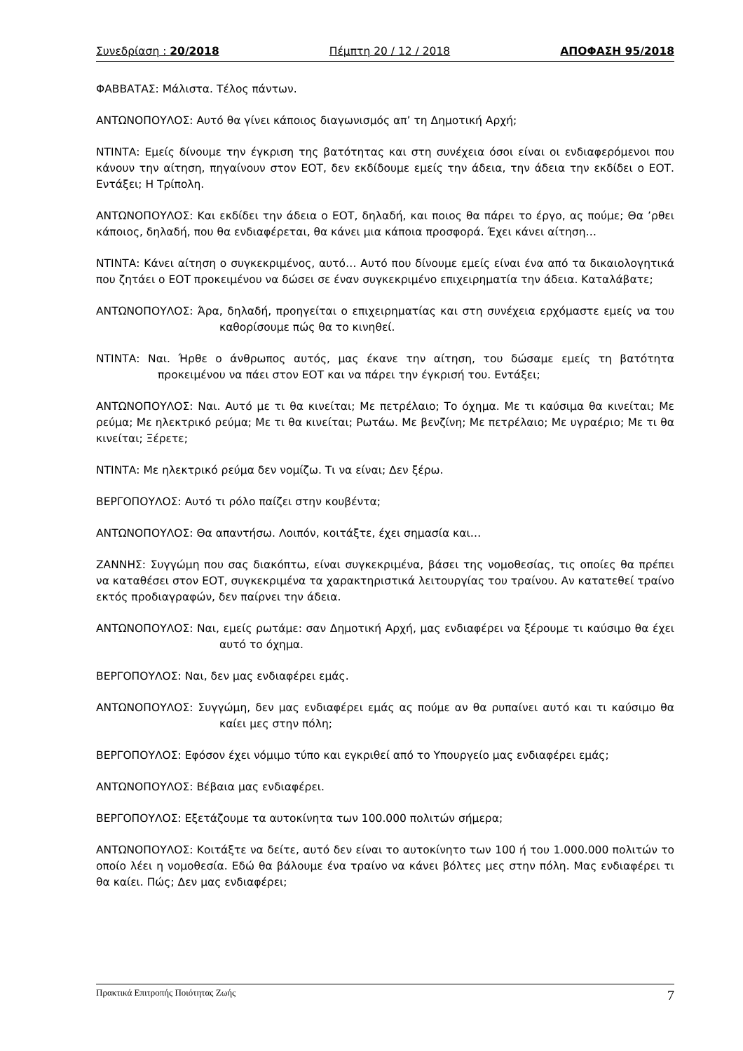Συνεδρίαση : 20/2018 Πέμπτη 20 / 12 / 2018 ΑΠΟΦΑΣΗ 95/2018
ΦΑΒΒΑΤΑΣ: Μάλιστα. Τέλος πάντων.
ΑΝΤΩΝΟΠΟΥΛΟΣ: Αυτό θα γίνει κάποιος διαγωνισμός απ’ τη Δημοτική Αρχή;
ΝΤΙΝΤΑ: Εμείς δίνουμε την έγκριση της βατότητας και στη συνέχεια όσοι είναι οι ενδιαφερόμενοι που κάνουν την αίτηση, πηγαίνουν στον ΕΟΤ, δεν εκδίδουμε εμείς την άδεια, την άδεια την εκδίδει ο ΕΟΤ. Εντάξει; Η Τρίπολη.
ΑΝΤΩΝΟΠΟΥΛΟΣ: Και εκδίδει την άδεια ο ΕΟΤ, δηλαδή, και ποιος θα πάρει το έργο, ας πούμε; Θα ’ρθει κάποιος, δηλαδή, που θα ενδιαφέρεται, θα κάνει μια κάποια προσφορά. Έχει κάνει αίτηση…
ΝΤΙΝΤΑ: Κάνει αίτηση ο συγκεκριμένος, αυτό… Αυτό που δίνουμε εμείς είναι ένα από τα δικαιολογητικά που ζητάει ο ΕΟΤ προκειμένου να δώσει σε έναν συγκεκριμένο επιχειρηματία την άδεια. Καταλάβατε;
ΑΝΤΩΝΟΠΟΥΛΟΣ: Άρα, δηλαδή, προηγείται ο επιχειρηματίας και στη συνέχεια ερχόμαστε εμείς να του καθορίσουμε πώς θα το κινηθεί.
ΝΤΙΝΤΑ: Ναι. Ήρθε ο άνθρωπος αυτός, μας έκανε την αίτηση, του δώσαμε εμείς τη βατότητα προκειμένου να πάει στον ΕΟΤ και να πάρει την έγκρισή του. Εντάξει;
ΑΝΤΩΝΟΠΟΥΛΟΣ: Ναι. Αυτό με τι θα κινείται; Με πετρέλαιο; Το όχημα. Με τι καύσιμα θα κινείται; Με ρεύμα; Με ηλεκτρικό ρεύμα; Με τι θα κινείται; Ρωτάω. Με βενζίνη; Με πετρέλαιο; Με υγραέριο; Με τι θα κινείται; Ξέρετε;
ΝΤΙΝΤΑ: Με ηλεκτρικό ρεύμα δεν νομίζω. Τι να είναι; Δεν ξέρω.
ΒΕΡΓΟΠΟΥΛΟΣ: Αυτό τι ρόλο παίζει στην κουβέντα;
ΑΝΤΩΝΟΠΟΥΛΟΣ: Θα απαντήσω. Λοιπόν, κοιτάξτε, έχει σημασία και…
ΖΑΝΝΗΣ: Συγγώμη που σας διακόπτω, είναι συγκεκριμένα, βάσει της νομοθεσίας, τις οποίες θα πρέπει να καταθέσει στον ΕΟΤ, συγκεκριμένα τα χαρακτηριστικά λειτουργίας του τραίνου. Αν κατατεθεί τραίνο εκτός προδιαγραφών, δεν παίρνει την άδεια.
ΑΝΤΩΝΟΠΟΥΛΟΣ: Ναι, εμείς ρωτάμε: σαν Δημοτική Αρχή, μας ενδιαφέρει να ξέρουμε τι καύσιμο θα έχει αυτό το όχημα.
ΒΕΡΓΟΠΟΥΛΟΣ: Ναι, δεν μας ενδιαφέρει εμάς.
ΑΝΤΩΝΟΠΟΥΛΟΣ: Συγγώμη, δεν μας ενδιαφέρει εμάς ας πούμε αν θα ρυπαίνει αυτό και τι καύσιμο θα καίει μες στην πόλη;
ΒΕΡΓΟΠΟΥΛΟΣ: Εφόσον έχει νόμιμο τύπο και εγκριθεί από το Υπουργείο μας ενδιαφέρει εμάς;
ΑΝΤΩΝΟΠΟΥΛΟΣ: Βέβαια μας ενδιαφέρει.
ΒΕΡΓΟΠΟΥΛΟΣ: Εξετάζουμε τα αυτοκίνητα των 100.000 πολιτών σήμερα;
ΑΝΤΩΝΟΠΟΥΛΟΣ: Κοιτάξτε να δείτε, αυτό δεν είναι το αυτοκίνητο των 100 ή του 1.000.000 πολιτών το οποίο λέει η νομοθεσία. Εδώ θα βάλουμε ένα τραίνο να κάνει βόλτες μες στην πόλη. Μας ενδιαφέρει τι θα καίει. Πώς; Δεν μας ενδιαφέρει;
Πρακτικά Επιτροπής Ποιότητας Ζωής 7